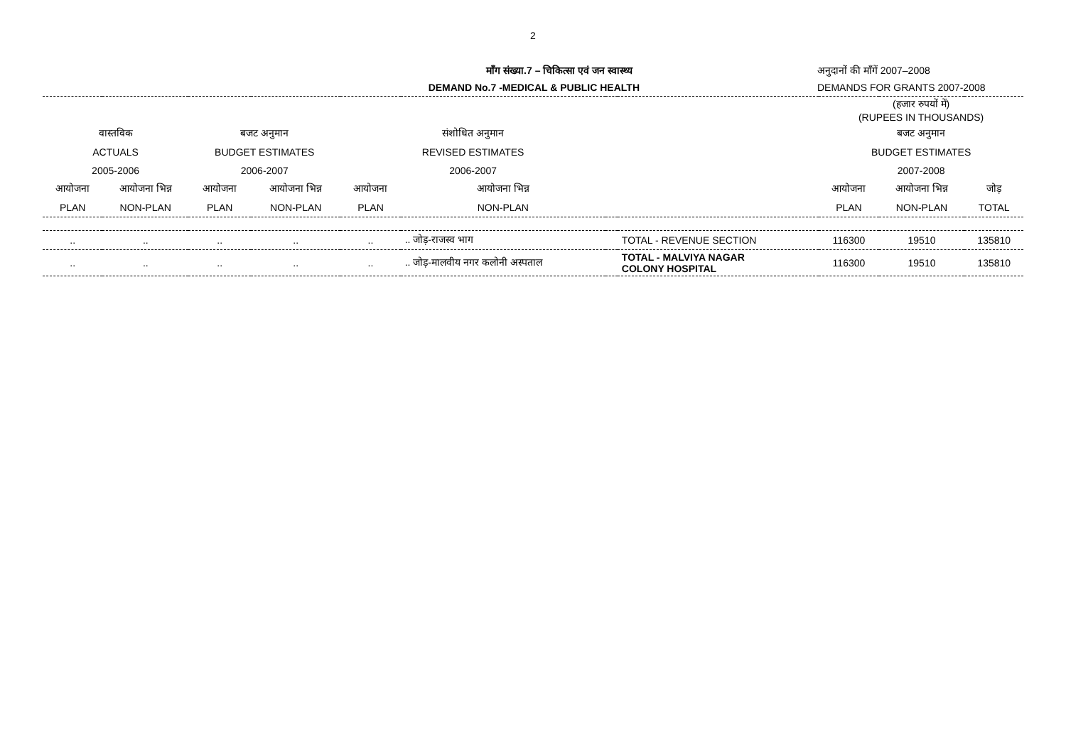2
माँग संख्या.7 – चिकित्सा एवं जन स्वास्थ्य
DEMAND No.7 -MEDICAL & PUBLIC HEALTH
अनुदानों की माँगें 2007–2008
DEMANDS FOR GRANTS 2007-2008
| | | | | | | | | (हजार रुपयों में) (RUPEES IN THOUSANDS) | | |
| वास्तविक | | बजट अनुमान | | संशोधित अनुमान | | | | बजट अनुमान | | |
| ACTUALS | | BUDGET ESTIMATES | | REVISED ESTIMATES | | | | BUDGET ESTIMATES | | |
| 2005-2006 | | 2006-2007 | | 2006-2007 | | | | 2007-2008 | | |
| आयोजना | आयोजना भिन्न | आयोजना | आयोजना भिन्न | आयोजना | आयोजना भिन्न | | | आयोजना | आयोजना भिन्न | जोड़ |
| PLAN | NON-PLAN | PLAN | NON-PLAN | PLAN | NON-PLAN | | | PLAN | NON-PLAN | TOTAL |
| .. | .. | .. | .. | .. | .. जोड़-राजस्व भाग | | TOTAL - REVENUE SECTION | 116300 | 19510 | 135810 |
| .. | .. | .. | .. | .. | .. जोड़-मालवीय नगर कलोनी अस्पताल | | TOTAL - MALVIYA NAGAR COLONY HOSPITAL | 116300 | 19510 | 135810 |